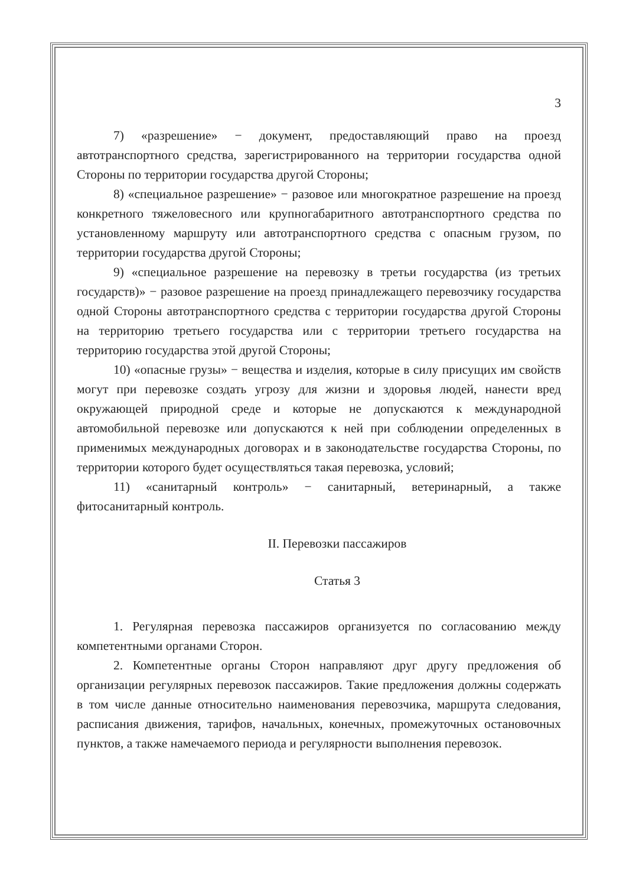3
7) «разрешение» − документ, предоставляющий право на проезд автотранспортного средства, зарегистрированного на территории государства одной Стороны по территории государства другой Стороны;
8) «специальное разрешение» − разовое или многократное разрешение на проезд конкретного тяжеловесного или крупногабаритного автотранспортного средства по установленному маршруту или автотранспортного средства с опасным грузом, по территории государства другой Стороны;
9) «специальное разрешение на перевозку в третьи государства (из третьих государств)» − разовое разрешение на проезд принадлежащего перевозчику государства одной Стороны автотранспортного средства с территории государства другой Стороны на территорию третьего государства или с территории третьего государства на территорию государства этой другой Стороны;
10) «опасные грузы» − вещества и изделия, которые в силу присущих им свойств могут при перевозке создать угрозу для жизни и здоровья людей, нанести вред окружающей природной среде и которые не допускаются к международной автомобильной перевозке или допускаются к ней при соблюдении определенных в применимых международных договорах и в законодательстве государства Стороны, по территории которого будет осуществляться такая перевозка, условий;
11) «санитарный контроль» − санитарный, ветеринарный, а также фитосанитарный контроль.
II. Перевозки пассажиров
Статья 3
1. Регулярная перевозка пассажиров организуется по согласованию между компетентными органами Сторон.
2. Компетентные органы Сторон направляют друг другу предложения об организации регулярных перевозок пассажиров. Такие предложения должны содержать в том числе данные относительно наименования перевозчика, маршрута следования, расписания движения, тарифов, начальных, конечных, промежуточных остановочных пунктов, а также намечаемого периода и регулярности выполнения перевозок.